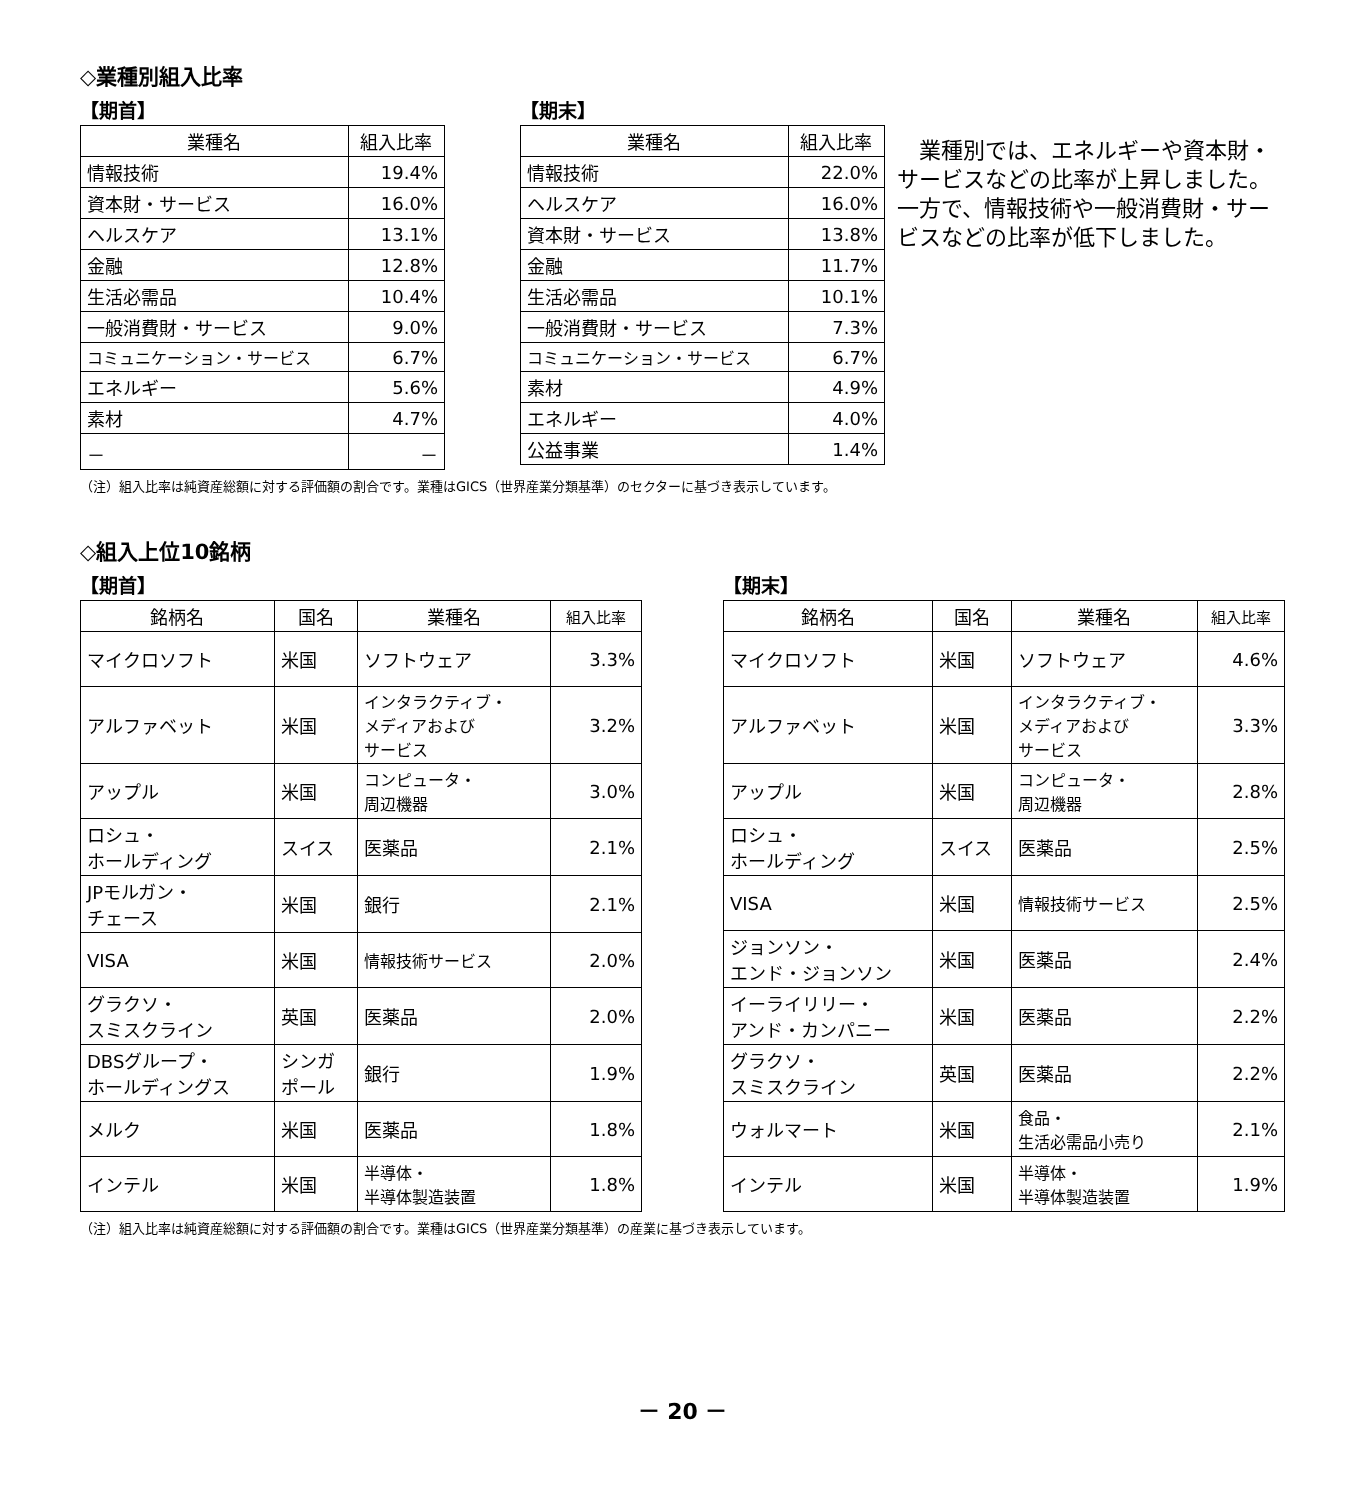◇業種別組入比率
【期首】
| 業種名 | 組入比率 |
| --- | --- |
| 情報技術 | 19.4% |
| 資本財・サービス | 16.0% |
| ヘルスケア | 13.1% |
| 金融 | 12.8% |
| 生活必需品 | 10.4% |
| 一般消費財・サービス | 9.0% |
| コミュニケーション・サービス | 6.7% |
| エネルギー | 5.6% |
| 素材 | 4.7% |
| － | － |
【期末】
| 業種名 | 組入比率 |
| --- | --- |
| 情報技術 | 22.0% |
| ヘルスケア | 16.0% |
| 資本財・サービス | 13.8% |
| 金融 | 11.7% |
| 生活必需品 | 10.1% |
| 一般消費財・サービス | 7.3% |
| コミュニケーション・サービス | 6.7% |
| 素材 | 4.9% |
| エネルギー | 4.0% |
| 公益事業 | 1.4% |
　業種別では、エネルギーや資本財・サービスなどの比率が上昇しました。一方で、情報技術や一般消費財・サービスなどの比率が低下しました。
（注）組入比率は純資産総額に対する評価額の割合です。業種はGICS（世界産業分類基準）のセクターに基づき表示しています。
◇組入上位10銘柄
【期首】
| 銘柄名 | 国名 | 業種名 | 組入比率 |
| --- | --- | --- | --- |
| マイクロソフト | 米国 | ソフトウェア | 3.3% |
| アルファベット | 米国 | インタラクティブ・ メディアおよび サービス | 3.2% |
| アップル | 米国 | コンピュータ・ 周辺機器 | 3.0% |
| ロシュ・ ホールディング | スイス | 医薬品 | 2.1% |
| JPモルガン・ チェース | 米国 | 銀行 | 2.1% |
| VISA | 米国 | 情報技術サービス | 2.0% |
| グラクソ・ スミスクライン | 英国 | 医薬品 | 2.0% |
| DBSグループ・ ホールディングス | シンガ ポール | 銀行 | 1.9% |
| メルク | 米国 | 医薬品 | 1.8% |
| インテル | 米国 | 半導体・ 半導体製造装置 | 1.8% |
【期末】
| 銘柄名 | 国名 | 業種名 | 組入比率 |
| --- | --- | --- | --- |
| マイクロソフト | 米国 | ソフトウェア | 4.6% |
| アルファベット | 米国 | インタラクティブ・ メディアおよび サービス | 3.3% |
| アップル | 米国 | コンピュータ・ 周辺機器 | 2.8% |
| ロシュ・ ホールディング | スイス | 医薬品 | 2.5% |
| VISA | 米国 | 情報技術サービス | 2.5% |
| ジョンソン・ エンド・ジョンソン | 米国 | 医薬品 | 2.4% |
| イーライリリー・ アンド・カンパニー | 米国 | 医薬品 | 2.2% |
| グラクソ・ スミスクライン | 英国 | 医薬品 | 2.2% |
| ウォルマート | 米国 | 食品・ 生活必需品小売り | 2.1% |
| インテル | 米国 | 半導体・ 半導体製造装置 | 1.9% |
（注）組入比率は純資産総額に対する評価額の割合です。業種はGICS（世界産業分類基準）の産業に基づき表示しています。
－ 20 －